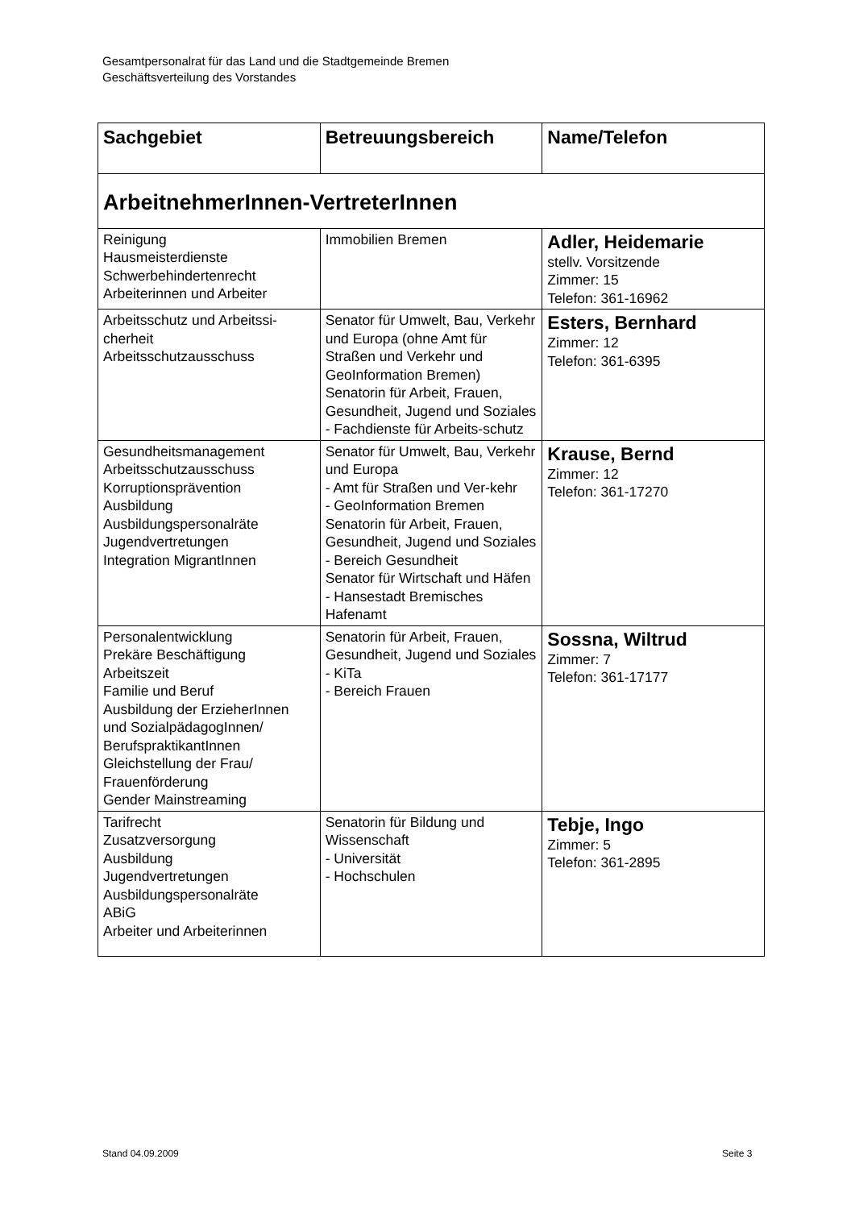Gesamtpersonalrat für das Land und die Stadtgemeinde Bremen
Geschäftsverteilung des Vorstandes
| Sachgebiet | Betreuungsbereich | Name/Telefon |
| --- | --- | --- |
| ArbeitnehmerInnen-VertreterInnen | | |
| Reinigung Hausmeisterdienste Schwerbehindertenrecht Arbeiterinnen und Arbeiter | Immobilien Bremen | Adler, Heidemarie stellv. Vorsitzende Zimmer: 15 Telefon: 361-16962 |
| Arbeitsschutz und Arbeitssi-cherheit Arbeitsschutzausschuss | Senator für Umwelt, Bau, Verkehr und Europa (ohne Amt für Straßen und Verkehr und GeoInformation Bremen) Senatorin für Arbeit, Frauen, Gesundheit, Jugend und Soziales - Fachdienste für Arbeits-schutz | Esters, Bernhard Zimmer: 12 Telefon: 361-6395 |
| Gesundheitsmanagement Arbeitsschutzausschuss Korruptionsprävention Ausbildung Ausbildungspersonalräte Jugendvertretungen Integration MigrantInnen | Senator für Umwelt, Bau, Verkehr und Europa - Amt für Straßen und Ver-kehr - GeoInformation Bremen Senatorin für Arbeit, Frauen, Gesundheit, Jugend und Soziales - Bereich Gesundheit Senator für Wirtschaft und Häfen - Hansestadt Bremisches Hafenamt | Krause, Bernd Zimmer: 12 Telefon: 361-17270 |
| Personalentwicklung Prekäre Beschäftigung Arbeitszeit Familie und Beruf Ausbildung der ErzieherInnen und SozialpädagogInnen/ BerufspraktikantInnen Gleichstellung der Frau/ Frauenförderung Gender Mainstreaming | Senatorin für Arbeit, Frauen, Gesundheit, Jugend und Soziales - KiTa - Bereich Frauen | Sossna, Wiltrud Zimmer: 7 Telefon: 361-17177 |
| Tarifrecht Zusatzversorgung Ausbildung Jugendvertretungen Ausbildungspersonalräte ABiG Arbeiter und Arbeiterinnen | Senatorin für Bildung und Wissenschaft - Universität - Hochschulen | Tebje, Ingo Zimmer: 5 Telefon: 361-2895 |
Stand 04.09.2009 Seite 3